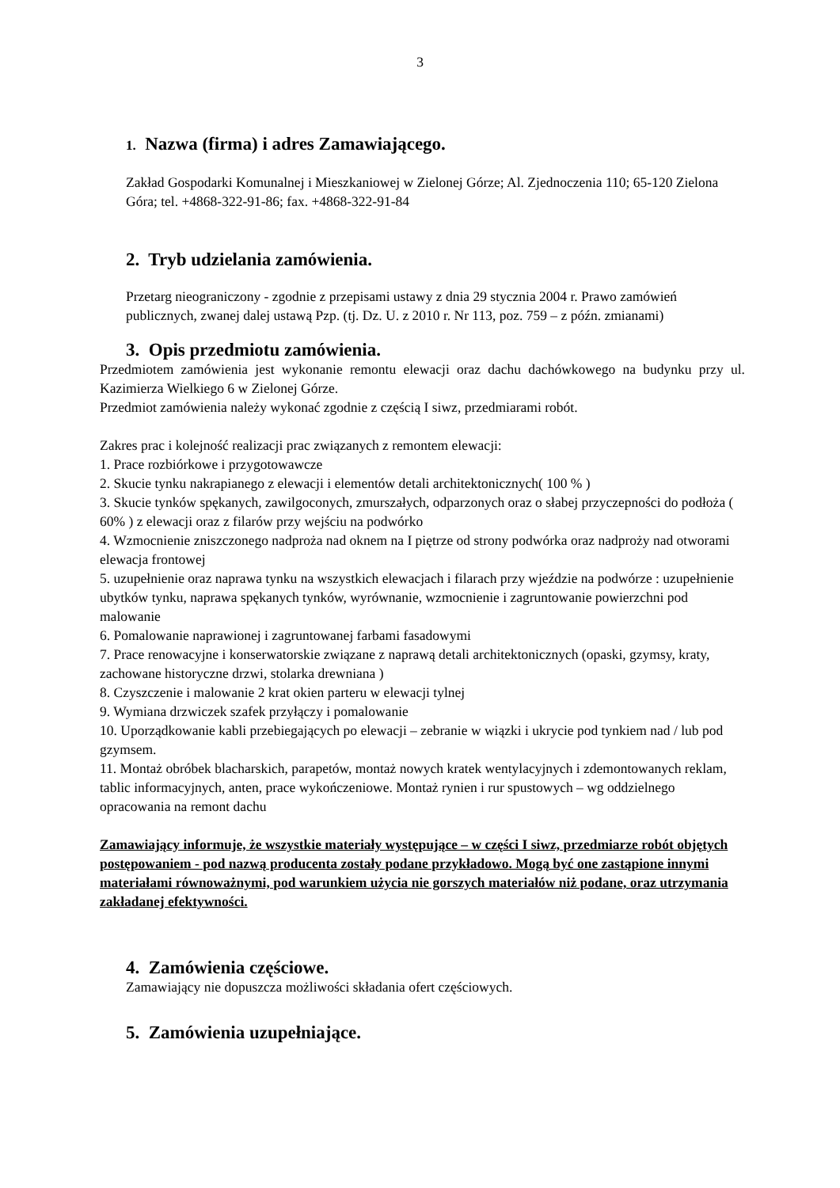3
1. Nazwa (firma) i adres Zamawiającego.
Zakład Gospodarki Komunalnej i Mieszkaniowej w Zielonej Górze; Al. Zjednoczenia 110; 65-120 Zielona Góra; tel. +4868-322-91-86; fax. +4868-322-91-84
2. Tryb udzielania zamówienia.
Przetarg nieograniczony - zgodnie z przepisami ustawy z dnia 29 stycznia 2004 r. Prawo zamówień publicznych, zwanej dalej ustawą Pzp. (tj. Dz. U. z 2010 r. Nr 113, poz. 759 – z późn. zmianami)
3. Opis przedmiotu zamówienia.
Przedmiotem zamówienia jest wykonanie remontu elewacji oraz dachu dachówkowego na budynku przy ul. Kazimierza Wielkiego 6 w Zielonej Górze.
Przedmiot zamówienia należy wykonać zgodnie z częścią I siwz, przedmiarami robót.
Zakres prac i kolejność realizacji prac związanych z remontem elewacji:
1. Prace rozbiórkowe i przygotowawcze
2. Skucie tynku nakrapianego z elewacji i elementów detali architektonicznych( 100 % )
3. Skucie tynków spękanych, zawilgoconych, zmurszałych, odparzonych oraz o słabej przyczepności do podłoża ( 60% ) z elewacji oraz z filarów przy wejściu na podwórko
4. Wzmocnienie zniszczonego nadproża nad oknem na I piętrze od strony podwórka oraz nadproży nad otworami elewacja frontowej
5. uzupełnienie oraz naprawa tynku na wszystkich elewacjach i filarach przy wjeździe na podwórze : uzupełnienie ubytków tynku, naprawa spękanych tynków, wyrównanie, wzmocnienie i zagruntowanie powierzchni pod malowanie
6. Pomalowanie naprawionej i zagruntowanej farbami fasadowymi
7. Prace renowacyjne i konserwatorskie związane z naprawą detali architektonicznych (opaski, gzymsy, kraty, zachowane historyczne drzwi, stolarka drewniana )
8. Czyszczenie i malowanie 2 krat okien parteru w elewacji tylnej
9. Wymiana drzwiczek szafek przyłączy i pomalowanie
10. Uporządkowanie kabli przebiegających po elewacji – zebranie w wiązki i ukrycie pod tynkiem nad / lub pod gzymsem.
11. Montaż obróbek blacharskich, parapetów, montaż nowych kratek wentylacyjnych i zdemontowanych reklam, tablic informacyjnych, anten, prace wykończeniowe. Montaż rynien i rur spustowych – wg oddzielnego opracowania na remont dachu
Zamawiający informuje, że wszystkie materiały występujące – w części I siwz, przedmiarze robót objętych postępowaniem - pod nazwą producenta zostały podane przykładowo. Mogą być one zastąpione innymi materiałami równoważnymi, pod warunkiem użycia nie gorszych materiałów niż podane, oraz utrzymania zakładanej efektywności.
4. Zamówienia częściowe.
Zamawiający nie dopuszcza możliwości składania ofert częściowych.
5. Zamówienia uzupełniające.